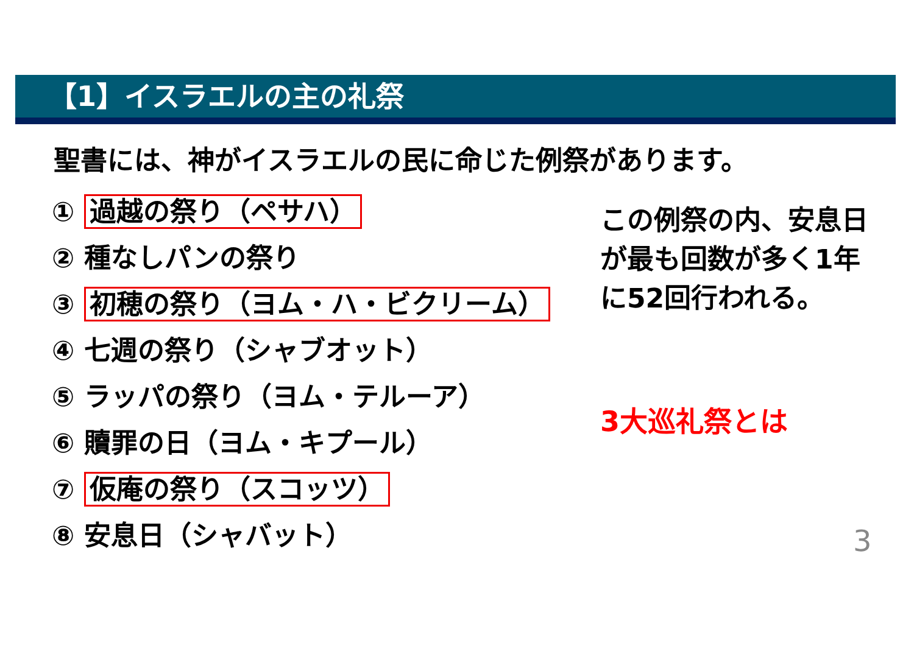【1】イスラエルの主の礼祭
聖書には、神がイスラエルの民に命じた例祭があります。
① 過越の祭り（ペサハ）
② 種なしパンの祭り
③ 初穂の祭り（ヨム・ハ・ビクリーム）
④ 七週の祭り（シャブオット）
⑤ ラッパの祭り（ヨム・テルーア）
⑥ 贖罪の日（ヨム・キプール）
⑦ 仮庵の祭り（スコッツ）
⑧ 安息日（シャバット）
この例祭の内、安息日が最も回数が多く1年に52回行われる。
3大巡礼祭とは
3